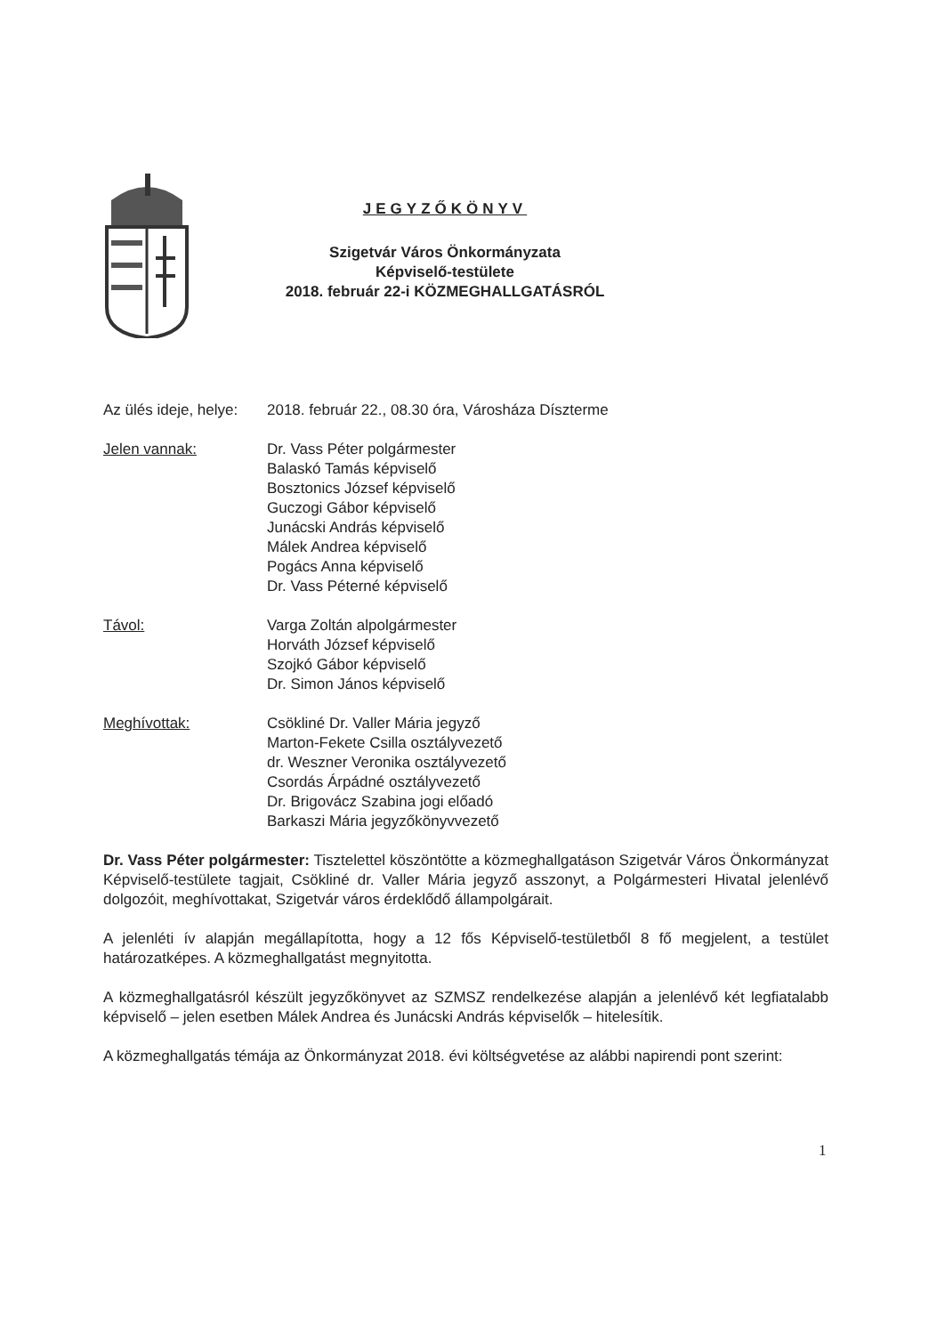JEGYZŐKÖNYV
Szigetvár Város Önkormányzata
Képviselő-testülete
2018. február 22-i KÖZMEGHALLGATÁSRÓL
Az ülés ideje, helye:
2018. február 22., 08.30 óra, Városháza Díszterme
Jelen vannak: Dr. Vass Péter polgármester
Balaskó Tamás képviselő
Bosztonics József képviselő
Guczogi Gábor képviselő
Junácski András képviselő
Málek Andrea képviselő
Pogács Anna képviselő
Dr. Vass Péterné képviselő
Távol: Varga Zoltán alpolgármester
Horváth József képviselő
Szojkó Gábor képviselő
Dr. Simon János képviselő
Meghívottak: Csökliné Dr. Valler Mária jegyző
Marton-Fekete Csilla osztályvezető
dr. Weszner Veronika osztályvezető
Csordás Árpádné osztályvezető
Dr. Brigovácz Szabina jogi előadó
Barkaszi Mária jegyzőkönyvvezető
Dr. Vass Péter polgármester: Tisztelettel köszöntötte a közmeghallgatáson Szigetvár Város Önkormányzat Képviselő-testülete tagjait, Csökliné dr. Valler Mária jegyző asszonyt, a Polgármesteri Hivatal jelenlévő dolgozóit, meghívottakat, Szigetvár város érdeklődő állampolgárait.
A jelenléti ív alapján megállapította, hogy a 12 fős Képviselő-testületből 8 fő megjelent, a testület határozatképes. A közmeghallgatást megnyitotta.
A közmeghallgatásról készült jegyzőkönyvet az SZMSZ rendelkezése alapján a jelenlévő két legfiatalabb képviselő – jelen esetben Málek Andrea és Junácski András képviselők – hitelesítik.
A közmeghallgatás témája az Önkormányzat 2018. évi költségvetése az alábbi napirendi pont szerint:
1